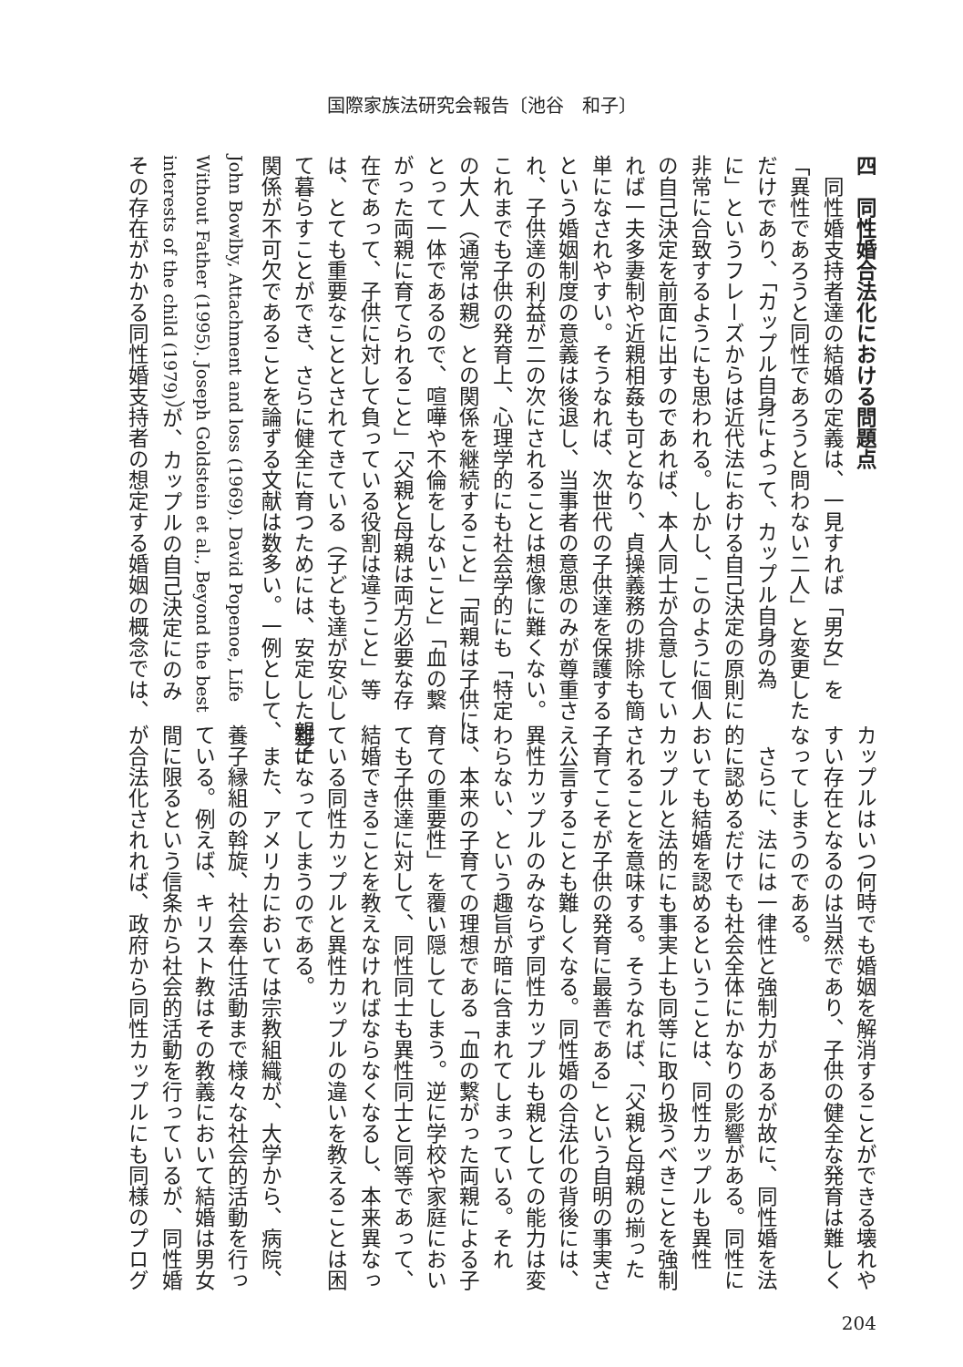国際家族法研究会報告〔池谷　和子〕
四　同性婚合法化における問題点
　同性婚支持者達の結婚の定義は、一見すれば「男女」を
「異性であろうと同性であろうと問わない二人」と変更した
だけであり、「カップル自身によって、カップル自身の為
に」というフレーズからは近代法における自己決定の原則に
非常に合致するようにも思われる。しかし、このように個人
の自己決定を前面に出すのであれば、本人同士が合意してい
れば一夫多妻制や近親相姦も可となり、貞操義務の排除も簡
単になされやすい。そうなれば、次世代の子供達を保護する
という婚姻制度の意義は後退し、当事者の意思のみが尊重さ
れ、子供達の利益が二の次にされることは想像に難くない。
これまでも子供の発育上、心理学的にも社会学的にも「特定
の大人（通常は親）との関係を継続すること」「両親は子供に
とって一体であるので、喧嘩や不倫をしないこと」「血の繋
がった両親に育てられること」「父親と母親は両方必要な存
在であって、子供に対して負っている役割は違うこと」等
は、とても重要なこととされてきている（子ども達が安心し
て暮らすことができ、さらに健全に育つためには、安定した親子
関係が不可欠であることを論ずる文献は数多い。一例として、
John Bowlby, Attachment and loss (1969). David Popenoe, Life
Without Father (1995). Joseph Goldstein et al., Beyond the best
interests of the child (1979)）が、カップルの自己決定にのみ
その存在がかかる同性婚支持者の想定する婚姻の概念では、
カップルはいつ何時でも婚姻を解消することができる壊れや
すい存在となるのは当然であり、子供の健全な発育は難しく
なってしまうのである。
　さらに、法には一律性と強制力があるが故に、同性婚を法
的に認めるだけでも社会全体にかなりの影響がある。同性に
おいても結婚を認めるということは、同性カップルも異性
カップルと法的にも事実上も同等に取り扱うべきことを強制
されることを意味する。そうなれば、「父親と母親の揃った
子育てこそが子供の発育に最善である」という自明の事実さ
え公言することも難しくなる。同性婚の合法化の背後には、
異性カップルのみならず同性カップルも親としての能力は変
わらない、という趣旨が暗に含まれてしまっている。それ
は、本来の子育ての理想である「血の繋がった両親による子
育ての重要性」を覆い隠してしまう。逆に学校や家庭におい
ても子供達に対して、同性同士も異性同士と同等であって、
結婚できることを教えなければならなくなるし、本来異なっ
ている同性カップルと異性カップルの違いを教えることは困
難になってしまうのである。
　また、アメリカにおいては宗教組織が、大学から、病院、
養子縁組の斡旋、社会奉仕活動まで様々な社会的活動を行っ
ている。例えば、キリスト教はその教義において結婚は男女
間に限るという信条から社会的活動を行っているが、同性婚
が合法化されれば、政府から同性カップルにも同様のプログ
204